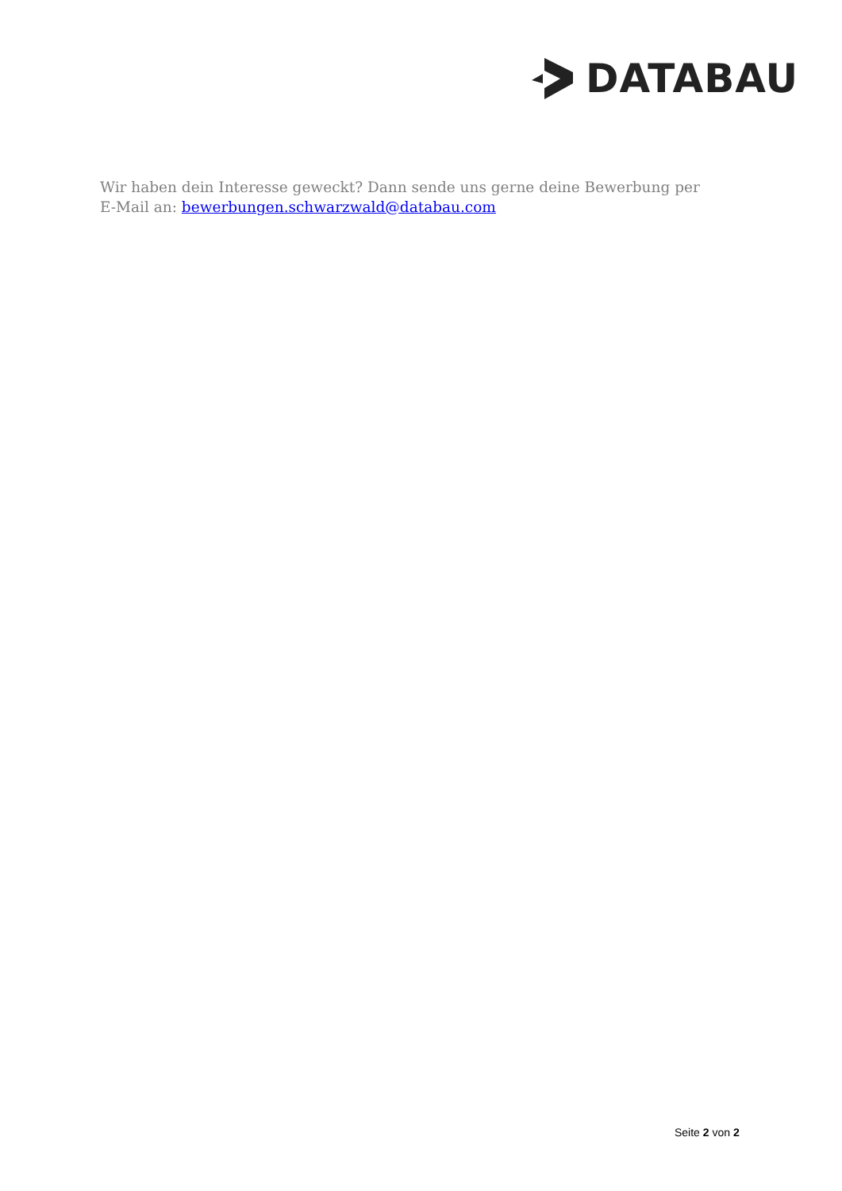DATABAU
Wir haben dein Interesse geweckt? Dann sende uns gerne deine Bewerbung per E-Mail an: bewerbungen.schwarzwald@databau.com
Seite 2 von 2